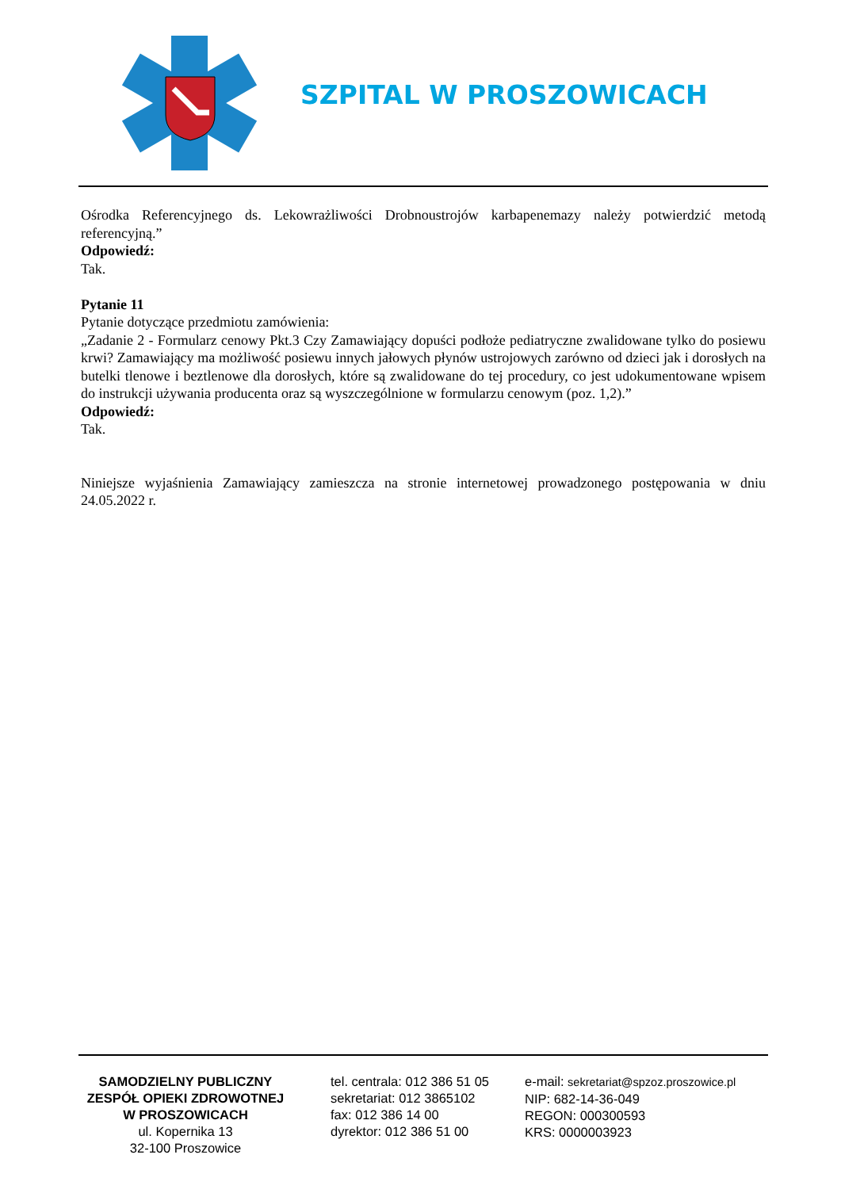SZPITAL W PROSZOWICACH
Ośrodka Referencyjnego ds. Lekowrażliwości Drobnoustrojów karbapenemazy należy potwierdzić metodą referencyjną.”
Odpowiedź:
Tak.
Pytanie 11
Pytanie dotyczące przedmiotu zamówienia:
„Zadanie 2 - Formularz cenowy Pkt.3 Czy Zamawiający dopuści podłoże pediatryczne zwalidowane tylko do posiewu krwi? Zamawiający ma możliwość posiewu innych jałowych płynów ustrojowych zarówno od dzieci jak i dorosłych na butelki tlenowe i beztlenowe dla dorosłych, które są zwalidowane do tej procedury, co jest udokumentowane wpisem do instrukcji używania producenta oraz są wyszczególnione w formularzu cenowym (poz. 1,2).”
Odpowiedź:
Tak.
Niniejsze wyjaśnienia Zamawiający zamieszcza na stronie internetowej prowadzonego postępowania w dniu 24.05.2022 r.
SAMODZIELNY PUBLICZNY
ZESPÓŁ OPIEKI ZDROWOTNEJ
W PROSZOWICACH
ul. Kopernika 13
32-100 Proszowice
tel. centrala: 012 386 51 05
sekretariat: 012 3865102
fax: 012 386 14 00
dyrektor: 012 386 51 00
e-mail: sekretariat@spzoz.proszowice.pl
NIP: 682-14-36-049
REGON: 000300593
KRS: 0000003923